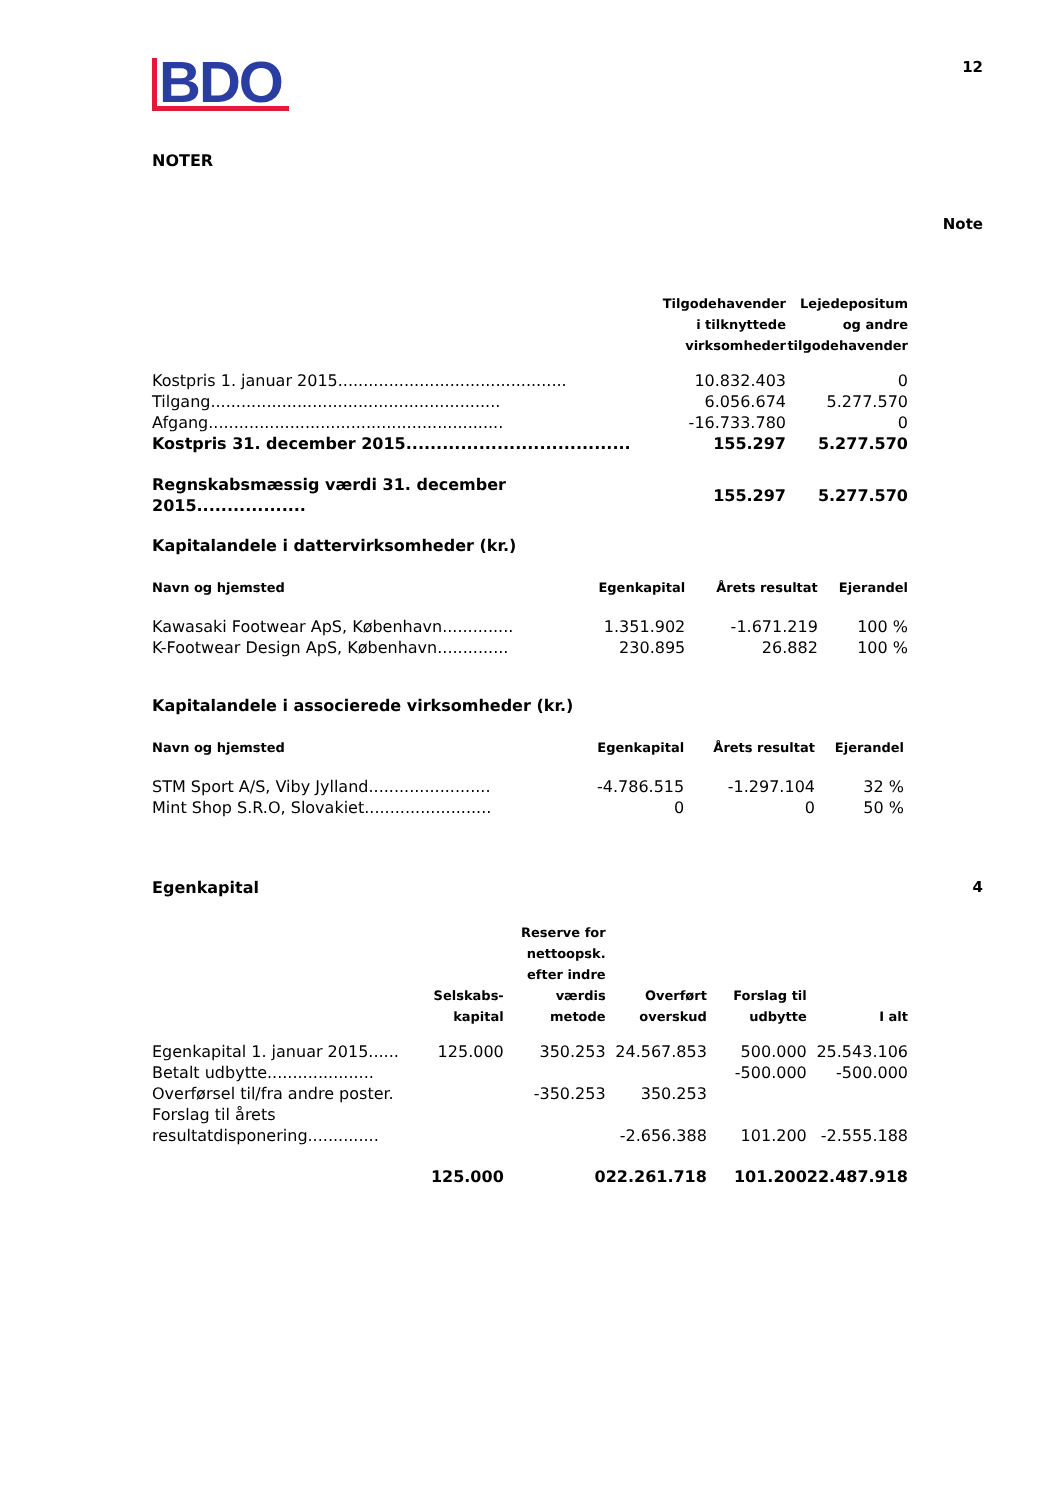BDO
12
NOTER
Note
| | Tilgodehavender i tilknyttede virksomheder | Lejedepositum og andre tilgodehavender |
| --- | --- | --- |
| Kostpris 1. januar 2015............................................. | 10.832.403 | 0 |
| Tilgang......................................................... | 6.056.674 | 5.277.570 |
| Afgang.......................................................... | -16.733.780 | 0 |
| Kostpris 31. december 2015..................................... | 155.297 | 5.277.570 |
| Regnskabsmæssig værdi 31. december 2015.................. | 155.297 | 5.277.570 |
Kapitalandele i dattervirksomheder (kr.)
| Navn og hjemsted | Egenkapital | Årets resultat | Ejerandel |
| --- | --- | --- | --- |
| Kawasaki Footwear ApS, København.............. | 1.351.902 | -1.671.219 | 100 % |
| K-Footwear Design ApS, København.............. | 230.895 | 26.882 | 100 % |
Kapitalandele i associerede virksomheder (kr.)
| Navn og hjemsted | Egenkapital | Årets resultat | Ejerandel |
| --- | --- | --- | --- |
| STM Sport A/S, Viby Jylland........................ | -4.786.515 | -1.297.104 | 32 % |
| Mint Shop S.R.O, Slovakiet......................... | 0 | 0 | 50 % |
Egenkapital 4
| | Selskabs- kapital | Reserve for nettoopsk. efter indre værdis metode | Overført overskud | Forslag til udbytte | I alt |
| --- | --- | --- | --- | --- | --- |
| Egenkapital 1. januar 2015...... | 125.000 | 350.253 | 24.567.853 | 500.000 | 25.543.106 |
| Betalt udbytte..................... | | | | -500.000 | -500.000 |
| Overførsel til/fra andre poster. | | -350.253 | 350.253 | | |
| Forslag til årets resultatdisponering.............. | | | -2.656.388 | 101.200 | -2.555.188 |
| | 125.000 | 0 | 22.261.718 | 101.200 | 22.487.918 |